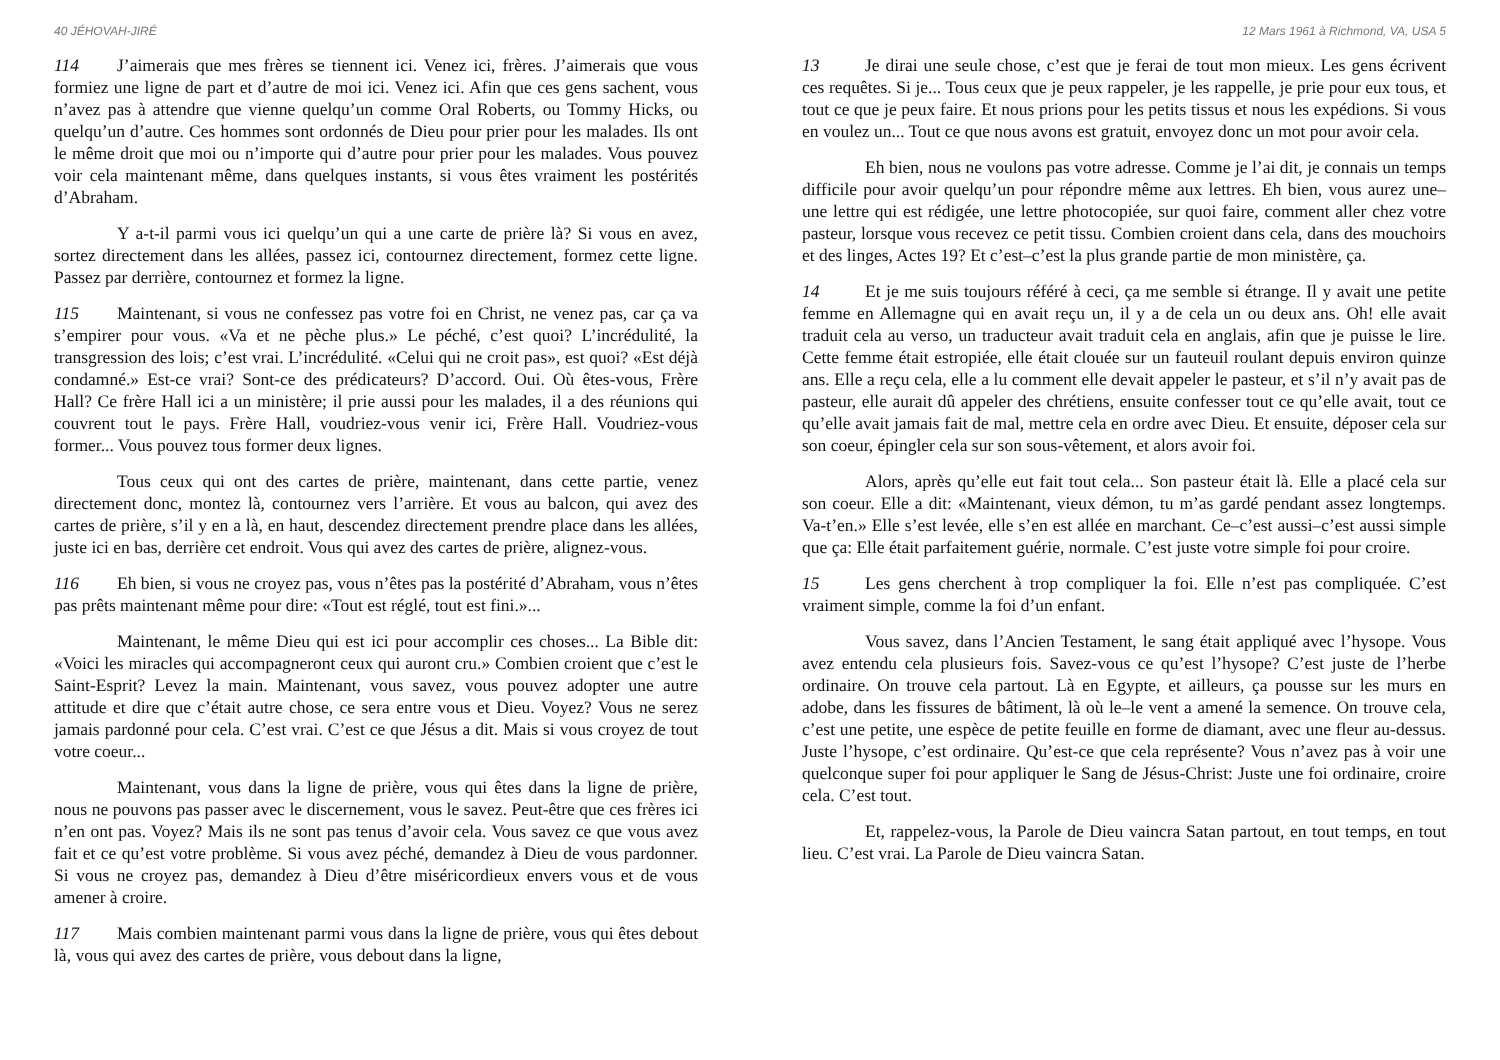40 JÉHOVAH-JIRÉ
114 J’aimerais que mes frères se tiennent ici. Venez ici, frères. J’aimerais que vous formiez une ligne de part et d’autre de moi ici. Venez ici. Afin que ces gens sachent, vous n’avez pas à attendre que vienne quelqu’un comme Oral Roberts, ou Tommy Hicks, ou quelqu’un d’autre. Ces hommes sont ordonnés de Dieu pour prier pour les malades. Ils ont le même droit que moi ou n’importe qui d’autre pour prier pour les malades. Vous pouvez voir cela maintenant même, dans quelques instants, si vous êtes vraiment les postérités d’Abraham.
Y a-t-il parmi vous ici quelqu’un qui a une carte de prière là? Si vous en avez, sortez directement dans les allées, passez ici, contournez directement, formez cette ligne. Passez par derrière, contournez et formez la ligne.
115 Maintenant, si vous ne confessez pas votre foi en Christ, ne venez pas, car ça va s’empirer pour vous. «Va et ne pèche plus.» Le péché, c’est quoi? L’incrédulité, la transgression des lois; c’est vrai. L’incrédulité. «Celui qui ne croit pas», est quoi? «Est déjà condamné.» Est-ce vrai? Sont-ce des prédicateurs? D’accord. Oui. Où êtes-vous, Frère Hall? Ce frère Hall ici a un ministère; il prie aussi pour les malades, il a des réunions qui couvrent tout le pays. Frère Hall, voudriez-vous venir ici, Frère Hall. Voudriez-vous former... Vous pouvez tous former deux lignes.
Tous ceux qui ont des cartes de prière, maintenant, dans cette partie, venez directement donc, montez là, contournez vers l’arrière. Et vous au balcon, qui avez des cartes de prière, s’il y en a là, en haut, descendez directement prendre place dans les allées, juste ici en bas, derrière cet endroit. Vous qui avez des cartes de prière, alignez-vous.
116 Eh bien, si vous ne croyez pas, vous n’êtes pas la postérité d’Abraham, vous n’êtes pas prêts maintenant même pour dire: «Tout est réglé, tout est fini.»...
Maintenant, le même Dieu qui est ici pour accomplir ces choses... La Bible dit: «Voici les miracles qui accompagneront ceux qui auront cru.» Combien croient que c’est le Saint-Esprit? Levez la main. Maintenant, vous savez, vous pouvez adopter une autre attitude et dire que c’était autre chose, ce sera entre vous et Dieu. Voyez? Vous ne serez jamais pardonné pour cela. C’est vrai. C’est ce que Jésus a dit. Mais si vous croyez de tout votre coeur...
Maintenant, vous dans la ligne de prière, vous qui êtes dans la ligne de prière, nous ne pouvons pas passer avec le discernement, vous le savez. Peut-être que ces frères ici n’en ont pas. Voyez? Mais ils ne sont pas tenus d’avoir cela. Vous savez ce que vous avez fait et ce qu’est votre problème. Si vous avez péché, demandez à Dieu de vous pardonner. Si vous ne croyez pas, demandez à Dieu d’être miséricordieux envers vous et de vous amener à croire.
117 Mais combien maintenant parmi vous dans la ligne de prière, vous qui êtes debout là, vous qui avez des cartes de prière, vous debout dans la ligne,
12 Mars 1961 à Richmond, VA, USA 5
13 Je dirai une seule chose, c’est que je ferai de tout mon mieux. Les gens écrivent ces requêtes. Si je... Tous ceux que je peux rappeler, je les rappelle, je prie pour eux tous, et tout ce que je peux faire. Et nous prions pour les petits tissus et nous les expédions. Si vous en voulez un... Tout ce que nous avons est gratuit, envoyez donc un mot pour avoir cela.
Eh bien, nous ne voulons pas votre adresse. Comme je l’ai dit, je connais un temps difficile pour avoir quelqu’un pour répondre même aux lettres. Eh bien, vous aurez une–une lettre qui est rédigée, une lettre photocopiée, sur quoi faire, comment aller chez votre pasteur, lorsque vous recevez ce petit tissu. Combien croient dans cela, dans des mouchoirs et des linges, Actes 19? Et c’est–c’est la plus grande partie de mon ministère, ça.
14 Et je me suis toujours référé à ceci, ça me semble si étrange. Il y avait une petite femme en Allemagne qui en avait reçu un, il y a de cela un ou deux ans. Oh! elle avait traduit cela au verso, un traducteur avait traduit cela en anglais, afin que je puisse le lire. Cette femme était estropiée, elle était clouée sur un fauteuil roulant depuis environ quinze ans. Elle a reçu cela, elle a lu comment elle devait appeler le pasteur, et s’il n’y avait pas de pasteur, elle aurait dû appeler des chrétiens, ensuite confesser tout ce qu’elle avait, tout ce qu’elle avait jamais fait de mal, mettre cela en ordre avec Dieu. Et ensuite, déposer cela sur son coeur, épingler cela sur son sous-vêtement, et alors avoir foi.
Alors, après qu’elle eut fait tout cela... Son pasteur était là. Elle a placé cela sur son coeur. Elle a dit: «Maintenant, vieux démon, tu m’as gardé pendant assez longtemps. Va-t’en.» Elle s’est levée, elle s’en est allée en marchant. Ce–c’est aussi–c’est aussi simple que ça: Elle était parfaitement guérie, normale. C’est juste votre simple foi pour croire.
15 Les gens cherchent à trop compliquer la foi. Elle n’est pas compliquée. C’est vraiment simple, comme la foi d’un enfant.
Vous savez, dans l’Ancien Testament, le sang était appliqué avec l’hysope. Vous avez entendu cela plusieurs fois. Savez-vous ce qu’est l’hysope? C’est juste de l’herbe ordinaire. On trouve cela partout. Là en Egypte, et ailleurs, ça pousse sur les murs en adobe, dans les fissures de bâtiment, là où le–le vent a amené la semence. On trouve cela, c’est une petite, une espèce de petite feuille en forme de diamant, avec une fleur au-dessus. Juste l’hysope, c’est ordinaire. Qu’est-ce que cela représente? Vous n’avez pas à voir une quelconque super foi pour appliquer le Sang de Jésus-Christ: Juste une foi ordinaire, croire cela. C’est tout.
Et, rappelez-vous, la Parole de Dieu vaincra Satan partout, en tout temps, en tout lieu. C’est vrai. La Parole de Dieu vaincra Satan.